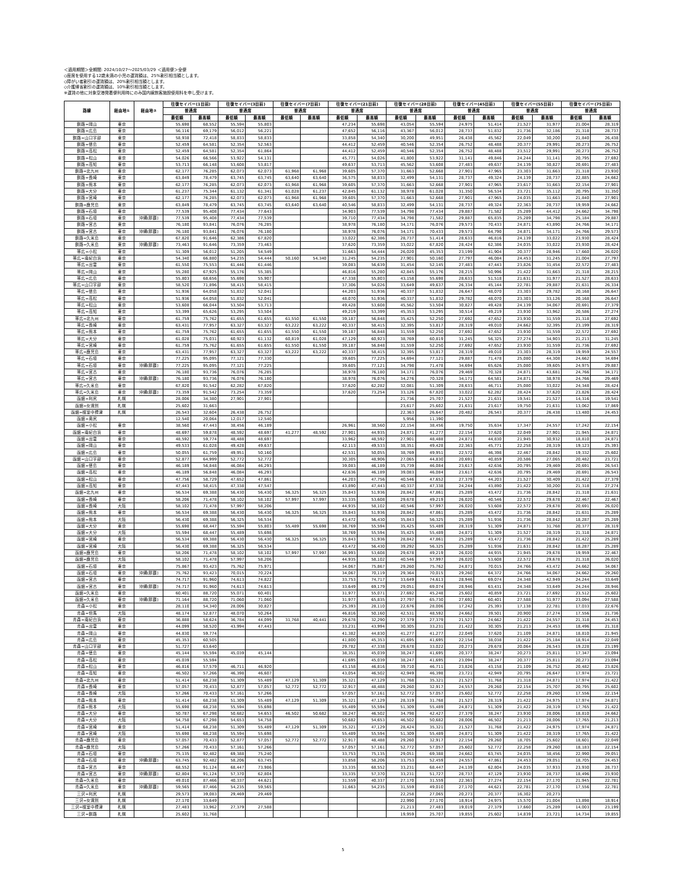＜適用期間＞全期間: 2024/10/27～2025/03/29 ＜適用便＞全便
◇座席を使用する12歳未満の小児の運賃額は、25%割引相当額とします。
◇障がい者割引の運賃額は、20%割引相当額とします。
◇介護帰省割引の運賃額は、10%割引相当額とします。
※運賃の他に対象空港発着便利用時にのみ国内線旅客施設使用料を申し受けます。
| 路線 | 経由地① | 経由地② | 往復セイバー(1日前) | | 往復セイバー(3日前) | | 往復セイバー(7日前) | | 往復セイバー(21日前) | | 往復セイバー(28日前) | | 往復セイバー(45日前) | | 往復セイバー(55日前) | | 往復セイバー(75日前) | |
| --- | --- | --- | --- | --- | --- | --- | --- | --- | --- | --- | --- | --- | --- | --- | --- | --- | --- | --- |
| | | | 普通席 | | 普通席 | | 普通席 | | 普通席 | | 普通席 | | 普通席 | | 普通席 | | 普通席 | |
| | | | 最低額 | 最高額 | 最低額 | 最高額 | 最低額 | 最高額 | 最低額 | 最高額 | 最低額 | 最高額 | 最低額 | 最高額 | 最低額 | 最高額 | 最低額 | 最高額 |
| 釧路=岡山 | 東京 | | 55,698 | 68,552 | 55,594 | 55,803 | | | 47,234 | 55,698 | 43,054 | 55,594 | 24,975 | 51,414 | 21,527 | 31,977 | 21,004 | 28,319 |
| 釧路=広島 | 東京 | | 56,116 | 69,179 | 56,012 | 56,221 | | | 47,652 | 56,116 | 43,367 | 56,012 | 28,737 | 51,832 | 21,736 | 32,186 | 21,318 | 28,737 |
| 釧路=山口宇部 | 東京 | | 58,938 | 72,418 | 58,833 | 58,833 | | | 33,858 | 54,340 | 30,200 | 49,951 | 26,438 | 45,562 | 22,049 | 30,200 | 21,840 | 26,438 |
| 釧路=徳島 | 東京 | | 52,459 | 64,581 | 52,354 | 52,563 | | | 44,412 | 52,459 | 40,546 | 52,354 | 26,752 | 48,488 | 20,377 | 29,991 | 20,273 | 26,752 |
| 釧路=高松 | 東京 | | 52,459 | 64,581 | 52,354 | 61,864 | | | 44,412 | 52,459 | 40,546 | 52,354 | 26,752 | 48,488 | 23,512 | 29,991 | 20,273 | 26,752 |
| 釧路=松山 | 東京 | | 54,026 | 66,566 | 53,922 | 54,131 | | | 45,771 | 54,026 | 41,800 | 53,922 | 31,141 | 49,846 | 24,244 | 31,141 | 20,795 | 27,692 |
| 釧路=高知 | 東京 | | 53,713 | 66,148 | 53,608 | 53,817 | | | 49,637 | 53,713 | 45,562 | 53,608 | 27,483 | 49,637 | 24,139 | 30,827 | 20,691 | 27,483 |
| 釧路=北九州 | 東京 | | 62,177 | 76,285 | 62,073 | 62,073 | 61,968 | 61,968 | 39,605 | 57,370 | 31,663 | 52,668 | 27,901 | 47,965 | 23,303 | 31,663 | 21,318 | 23,930 |
| 釧路=長崎 | 東京 | | 63,849 | 78,479 | 63,745 | 63,745 | 63,640 | 63,640 | 36,575 | 58,833 | 32,499 | 54,131 | 28,737 | 49,324 | 24,139 | 28,737 | 22,885 | 24,662 |
| 釧路=熊本 | 東京 | | 62,177 | 76,285 | 62,073 | 62,073 | 61,968 | 61,968 | 39,605 | 57,370 | 31,663 | 52,668 | 27,901 | 47,965 | 23,617 | 31,663 | 22,154 | 27,901 |
| 釧路=大分 | 東京 | | 61,237 | 75,344 | 61,132 | 61,341 | 61,028 | 61,237 | 42,845 | 61,132 | 38,978 | 61,028 | 31,350 | 56,534 | 23,721 | 35,112 | 20,795 | 31,350 |
| 釧路=宮崎 | 東京 | | 62,177 | 76,285 | 62,073 | 62,073 | 61,968 | 61,968 | 39,605 | 57,370 | 31,663 | 52,668 | 27,901 | 47,965 | 24,035 | 31,663 | 21,840 | 27,901 |
| 釧路=鹿児島 | 東京 | | 63,849 | 78,479 | 63,745 | 63,745 | 63,640 | 63,640 | 40,546 | 58,833 | 32,499 | 54,131 | 28,737 | 49,324 | 22,363 | 28,737 | 19,959 | 24,662 |
| 釧路=石垣 | 東京 | | 77,539 | 95,408 | 77,434 | 77,643 | | | 34,903 | 77,539 | 34,798 | 77,434 | 29,887 | 71,582 | 25,289 | 44,412 | 24,662 | 34,798 |
| 釧路=石垣 | 東京 | 沖縄(那覇) | 77,539 | 95,408 | 77,434 | 77,539 | | | 39,710 | 77,434 | 34,798 | 71,582 | 29,887 | 65,835 | 25,289 | 34,798 | 25,184 | 29,887 |
| 釧路=宮古 | 東京 | | 76,180 | 93,841 | 76,076 | 76,285 | | | 38,978 | 76,180 | 34,171 | 76,076 | 29,573 | 70,433 | 24,871 | 43,890 | 24,766 | 34,171 |
| 釧路=宮古 | 東京 | 沖縄(那覇) | 76,180 | 93,841 | 76,076 | 76,180 | | | 38,978 | 76,076 | 34,171 | 70,433 | 29,573 | 64,790 | 24,871 | 34,171 | 24,766 | 29,573 |
| 釧路=久米島 | 東京 | | 67,820 | 91,646 | 62,386 | 67,820 | | | 33,022 | 62,386 | 28,737 | 51,414 | 28,633 | 46,816 | 24,139 | 33,022 | 23,930 | 28,424 |
| 釧路=久米島 | 東京 | 沖縄(那覇) | 73,463 | 91,646 | 73,359 | 73,463 | | | 37,620 | 73,359 | 33,022 | 67,820 | 28,424 | 62,386 | 24,035 | 33,022 | 23,930 | 28,424 |
| 帯広=小松 | 東京 | | 51,309 | 56,012 | 51,205 | 54,549 | | | 31,663 | 54,444 | 26,020 | 45,353 | 23,199 | 41,904 | 20,377 | 28,946 | 17,660 | 26,020 |
| 帯広=南紀白浜 | 東京 | | 54,340 | 66,880 | 54,235 | 54,444 | 50,160 | 54,340 | 31,245 | 54,235 | 27,901 | 50,160 | 27,797 | 46,084 | 24,453 | 31,245 | 21,004 | 27,797 |
| 帯広=出雲 | 東京 | | 61,550 | 75,553 | 61,446 | 61,446 | | | 39,083 | 56,639 | 31,454 | 52,145 | 27,483 | 47,443 | 23,826 | 31,454 | 22,572 | 27,483 |
| 帯広=岡山 | 東京 | | 55,280 | 67,925 | 55,176 | 55,385 | | | 46,816 | 55,280 | 42,845 | 55,176 | 28,215 | 50,996 | 21,422 | 31,663 | 21,318 | 28,215 |
| 帯広=広島 | 東京 | | 55,803 | 68,656 | 55,698 | 55,907 | | | 47,338 | 55,803 | 43,158 | 55,698 | 28,633 | 51,518 | 21,631 | 31,977 | 21,527 | 28,633 |
| 帯広=山口宇部 | 東京 | | 58,520 | 71,896 | 58,415 | 58,415 | | | 37,306 | 54,026 | 33,649 | 49,637 | 26,334 | 45,144 | 22,781 | 29,887 | 21,631 | 26,334 |
| 帯広=徳島 | 東京 | | 51,936 | 64,058 | 51,832 | 52,041 | | | 44,203 | 51,936 | 40,337 | 51,832 | 26,647 | 48,070 | 23,303 | 29,782 | 20,168 | 26,647 |
| 帯広=高松 | 東京 | | 51,936 | 64,058 | 51,832 | 52,041 | | | 48,070 | 51,936 | 40,337 | 51,832 | 29,782 | 48,070 | 23,303 | 33,126 | 20,168 | 26,647 |
| 帯広=松山 | 東京 | | 53,608 | 66,044 | 53,504 | 53,713 | | | 49,428 | 53,608 | 45,562 | 53,504 | 30,827 | 49,428 | 24,139 | 34,067 | 20,691 | 27,379 |
| 帯広=高知 | 東京 | | 53,399 | 65,626 | 53,295 | 53,504 | | | 49,219 | 53,399 | 45,353 | 53,295 | 30,514 | 49,219 | 23,930 | 33,962 | 20,586 | 27,274 |
| 帯広=北九州 | 東京 | | 61,759 | 75,762 | 61,655 | 61,655 | 61,550 | 61,550 | 39,187 | 56,848 | 35,425 | 52,250 | 27,692 | 47,652 | 23,930 | 31,559 | 21,318 | 27,692 |
| 帯広=長崎 | 東京 | | 63,431 | 77,957 | 63,327 | 63,327 | 63,222 | 63,222 | 40,337 | 58,415 | 32,395 | 53,817 | 28,319 | 49,010 | 24,662 | 32,395 | 23,199 | 28,319 |
| 帯広=熊本 | 東京 | | 61,759 | 75,762 | 61,655 | 61,655 | 61,550 | 61,550 | 39,187 | 56,848 | 31,559 | 52,250 | 27,692 | 47,652 | 23,930 | 31,559 | 22,572 | 27,692 |
| 帯広=大分 | 東京 | | 61,028 | 75,031 | 60,923 | 61,132 | 60,819 | 61,028 | 47,129 | 60,923 | 38,769 | 60,819 | 31,245 | 56,325 | 27,274 | 34,903 | 21,213 | 31,245 |
| 帯広=宮崎 | 東京 | | 61,759 | 75,762 | 61,655 | 61,655 | 61,550 | 61,550 | 39,187 | 56,848 | 31,559 | 52,250 | 27,692 | 47,652 | 23,930 | 31,559 | 21,736 | 27,692 |
| 帯広=鹿児島 | 東京 | | 63,431 | 77,957 | 63,327 | 63,327 | 63,222 | 63,222 | 40,337 | 58,415 | 32,395 | 53,817 | 28,319 | 49,010 | 23,303 | 28,319 | 19,959 | 24,557 |
| 帯広=石垣 | 東京 | | 77,225 | 95,095 | 77,121 | 77,330 | | | 39,605 | 77,225 | 34,694 | 77,121 | 29,887 | 71,478 | 25,080 | 44,308 | 24,662 | 34,694 |
| 帯広=石垣 | 東京 | 沖縄(那覇) | 77,225 | 95,095 | 77,121 | 77,225 | | | 39,605 | 77,121 | 34,798 | 71,478 | 34,694 | 65,626 | 25,080 | 39,605 | 24,975 | 29,887 |
| 帯広=宮古 | 東京 | | 76,180 | 93,736 | 76,076 | 76,285 | | | 38,978 | 76,180 | 34,171 | 76,076 | 29,469 | 70,328 | 24,871 | 43,681 | 24,766 | 34,171 |
| 帯広=宮古 | 東京 | 沖縄(那覇) | 76,180 | 93,736 | 76,076 | 76,180 | | | 38,978 | 76,076 | 34,276 | 70,328 | 34,171 | 64,581 | 24,871 | 38,978 | 24,766 | 29,469 |
| 帯広=久米島 | 東京 | | 67,820 | 91,542 | 62,282 | 67,820 | | | 37,620 | 62,282 | 32,081 | 51,309 | 28,633 | 46,711 | 25,080 | 33,022 | 24,348 | 28,424 |
| 帯広=久米島 | 東京 | 沖縄(那覇) | 73,359 | 91,542 | 73,254 | 73,359 | | | 37,620 | 73,254 | 33,126 | 67,820 | 33,022 | 62,282 | 28,424 | 37,620 | 23,826 | 28,424 |
| 函館=利尻 | 札幌 | | 28,006 | 34,380 | 27,901 | 27,901 | | | | | 21,736 | 25,707 | 21,527 | 21,631 | 19,541 | 21,527 | 14,316 | 19,541 |
| 函館=女満別 | 札幌 | | 25,602 | 31,663 | | | | | | | 23,617 | 25,602 | 21,631 | 23,617 | 19,750 | 21,631 | 13,062 | 17,869 |
| 函館=根室中標津 | 札幌 | | 26,543 | 32,604 | 26,438 | 26,752 | | | | | 22,363 | 26,647 | 20,482 | 26,543 | 20,377 | 26,438 | 13,480 | 24,453 |
| 函館=奥尻 | | | 12,540 | 20,064 | 12,017 | 12,540 | | | | | 5,956 | 11,390 | | | | | | |
| 函館=小松 | 東京 | | 38,560 | 47,443 | 38,456 | 46,189 | | | 26,961 | 38,560 | 22,154 | 38,456 | 19,750 | 35,634 | 17,347 | 24,557 | 17,242 | 22,154 |
| 函館=南紀白浜 | 東京 | | 48,697 | 59,878 | 48,592 | 48,697 | 41,277 | 48,592 | 27,901 | 44,935 | 24,871 | 41,277 | 22,154 | 37,620 | 22,049 | 27,901 | 21,945 | 24,871 |
| 函館=出雲 | 東京 | | 48,592 | 59,774 | 48,488 | 48,697 | | | 33,962 | 48,592 | 27,901 | 48,488 | 24,871 | 44,830 | 21,945 | 30,932 | 18,810 | 24,871 |
| 函館=岡山 | 東京 | | 49,533 | 61,028 | 49,428 | 49,637 | | | 42,113 | 49,533 | 38,351 | 49,428 | 22,363 | 45,771 | 22,258 | 28,319 | 19,123 | 25,393 |
| 函館=広島 | 東京 | | 50,055 | 61,759 | 49,951 | 50,160 | | | 42,531 | 50,055 | 38,769 | 49,951 | 22,572 | 46,398 | 22,467 | 28,842 | 19,332 | 25,602 |
| 函館=山口宇部 | 東京 | | 52,877 | 64,999 | 52,772 | 52,772 | | | 30,305 | 48,906 | 27,065 | 44,830 | 20,691 | 40,859 | 20,586 | 27,065 | 20,482 | 23,721 |
| 函館=徳島 | 東京 | | 46,189 | 56,848 | 46,084 | 46,293 | | | 39,083 | 46,189 | 35,739 | 46,084 | 23,617 | 42,636 | 20,795 | 29,469 | 20,691 | 26,543 |
| 函館=高松 | 東京 | | 46,189 | 56,848 | 46,084 | 46,293 | | | 42,636 | 46,189 | 39,083 | 46,084 | 23,617 | 42,636 | 20,795 | 29,469 | 20,691 | 26,543 |
| 函館=松山 | 東京 | | 47,756 | 58,729 | 47,652 | 47,861 | | | 44,203 | 47,756 | 40,546 | 47,652 | 27,379 | 44,203 | 21,527 | 30,409 | 21,422 | 27,379 |
| 函館=高知 | 東京 | | 47,443 | 58,415 | 47,338 | 47,547 | | | 43,890 | 47,443 | 40,337 | 47,338 | 24,244 | 43,890 | 21,422 | 30,200 | 21,318 | 27,274 |
| 函館=北九州 | 東京 | | 56,534 | 69,388 | 56,430 | 56,430 | 56,325 | 56,325 | 35,843 | 51,936 | 28,842 | 47,861 | 25,289 | 43,472 | 21,736 | 28,842 | 21,318 | 21,631 |
| 函館=長崎 | 東京 | | 58,206 | 71,478 | 58,102 | 58,102 | 57,997 | 57,997 | 33,335 | 53,608 | 29,678 | 49,219 | 26,020 | 40,546 | 22,572 | 29,678 | 22,467 | 22,467 |
| 函館=長崎 | 大阪 | | 58,102 | 71,478 | 57,997 | 58,206 | | | 44,935 | 58,102 | 40,546 | 57,997 | 26,020 | 53,608 | 22,572 | 29,678 | 20,691 | 26,020 |
| 函館=熊本 | 東京 | | 56,534 | 69,388 | 56,430 | 56,430 | 56,325 | 56,325 | 35,843 | 51,936 | 28,842 | 47,861 | 25,289 | 43,472 | 21,736 | 28,842 | 21,631 | 25,289 |
| 函館=熊本 | 大阪 | | 56,430 | 69,388 | 56,325 | 56,534 | | | 43,472 | 56,430 | 35,843 | 56,325 | 25,289 | 51,936 | 21,736 | 28,842 | 18,287 | 25,289 |
| 函館=大分 | 東京 | | 55,698 | 68,447 | 55,594 | 55,803 | 55,489 | 55,698 | 38,769 | 55,594 | 35,425 | 55,489 | 28,319 | 51,309 | 24,871 | 31,768 | 20,377 | 28,319 |
| 函館=大分 | 大阪 | | 55,594 | 68,447 | 55,489 | 55,698 | | | 38,769 | 55,594 | 35,425 | 55,489 | 24,871 | 51,309 | 21,527 | 28,319 | 21,318 | 24,871 |
| 函館=宮崎 | 東京 | | 56,534 | 69,388 | 56,430 | 56,430 | 56,325 | 56,325 | 35,843 | 51,936 | 28,842 | 47,861 | 25,289 | 43,472 | 21,736 | 28,842 | 21,422 | 25,289 |
| 函館=宮崎 | 大阪 | | 56,430 | 69,388 | 56,325 | 56,534 | | | 43,472 | 56,430 | 39,292 | 56,325 | 25,289 | 51,936 | 21,631 | 28,842 | 18,287 | 25,289 |
| 函館=鹿児島 | 東京 | | 58,206 | 71,478 | 58,102 | 58,102 | 57,997 | 57,997 | 36,993 | 53,608 | 29,678 | 49,219 | 26,020 | 44,935 | 21,945 | 29,678 | 19,959 | 22,467 |
| 函館=鹿児島 | 大阪 | | 58,102 | 71,478 | 57,997 | 58,206 | | | 44,935 | 58,102 | 40,546 | 57,997 | 26,020 | 53,608 | 22,572 | 29,678 | 21,318 | 26,020 |
| 函館=石垣 | 東京 | | 75,867 | 93,423 | 75,762 | 75,971 | | | 34,067 | 75,867 | 29,260 | 75,762 | 24,871 | 70,015 | 24,766 | 43,472 | 24,662 | 34,067 |
| 函館=石垣 | 東京 | 沖縄(那覇) | 75,762 | 93,423 | 70,015 | 70,224 | | | 34,067 | 70,119 | 29,364 | 70,015 | 29,260 | 64,372 | 24,766 | 34,067 | 24,662 | 29,260 |
| 函館=宮古 | 東京 | | 74,717 | 91,960 | 74,613 | 74,822 | | | 33,753 | 74,717 | 33,649 | 74,613 | 28,946 | 69,074 | 24,348 | 42,949 | 24,244 | 33,649 |
| 函館=宮古 | 東京 | 沖縄(那覇) | 74,717 | 91,960 | 74,613 | 74,613 | | | 33,649 | 69,179 | 29,051 | 69,074 | 28,946 | 63,431 | 24,348 | 33,649 | 24,244 | 28,946 |
| 函館=久米島 | 東京 | | 60,401 | 88,720 | 55,071 | 60,401 | | | 31,977 | 55,071 | 27,692 | 45,248 | 25,602 | 40,859 | 23,721 | 27,692 | 23,512 | 25,602 |
| 函館=久米島 | 東京 | 沖縄(那覇) | 71,164 | 88,720 | 71,060 | 71,060 | | | 31,977 | 65,835 | 27,797 | 65,730 | 27,692 | 60,401 | 27,588 | 31,977 | 23,094 | 27,588 |
| 青森=小松 | 東京 | | 28,110 | 54,340 | 28,006 | 30,827 | | | 25,393 | 28,110 | 22,676 | 28,006 | 17,242 | 25,393 | 17,138 | 22,781 | 17,033 | 22,676 |
| 青森=但馬 | 大阪 | | 48,174 | 52,877 | 48,070 | 50,264 | | | 46,816 | 50,160 | 42,531 | 48,592 | 24,662 | 39,501 | 20,900 | 27,274 | 17,556 | 21,736 |
| 青森=南紀白浜 | 東京 | | 36,888 | 58,624 | 36,784 | 44,099 | 31,768 | 40,441 | 29,678 | 32,290 | 27,379 | 27,379 | 21,527 | 24,662 | 21,422 | 24,557 | 21,318 | 24,453 |
| 青森=出雲 | 東京 | | 44,099 | 58,520 | 43,994 | 47,443 | | | 33,231 | 43,994 | 30,305 | 33,231 | 21,422 | 30,305 | 21,213 | 24,453 | 18,496 | 21,318 |
| 青森=岡山 | 東京 | | 44,830 | 59,774 | | | | | 41,382 | 44,830 | 41,277 | 41,277 | 22,049 | 37,620 | 21,109 | 24,871 | 18,810 | 21,945 |
| 青森=広島 | 東京 | | 45,353 | 60,505 | | | | | 41,800 | 45,353 | 41,695 | 41,695 | 22,154 | 38,038 | 21,422 | 25,184 | 18,914 | 22,049 |
| 青森=山口宇部 | 東京 | | 51,727 | 63,640 | | | | | 29,782 | 47,338 | 29,678 | 33,022 | 20,273 | 29,678 | 20,064 | 26,543 | 19,228 | 23,199 |
| 青森=徳島 | 東京 | | 45,144 | 55,594 | 45,039 | 45,144 | | | 38,351 | 45,039 | 38,247 | 41,695 | 20,377 | 38,247 | 20,273 | 25,811 | 17,347 | 23,094 |
| 青森=高松 | 東京 | | 45,039 | 55,594 | | | | | 41,695 | 45,039 | 38,247 | 41,695 | 23,094 | 38,247 | 20,377 | 25,811 | 20,273 | 23,094 |
| 青森=松山 | 東京 | | 46,816 | 57,579 | 46,711 | 46,920 | | | 43,158 | 46,816 | 39,710 | 46,711 | 23,826 | 43,158 | 21,109 | 26,752 | 20,482 | 23,826 |
| 青森=高知 | 東京 | | 46,502 | 57,266 | 46,398 | 46,607 | | | 43,054 | 46,502 | 42,949 | 46,398 | 23,721 | 42,949 | 20,795 | 26,647 | 17,974 | 23,721 |
| 青森=北九州 | 東京 | | 51,414 | 68,238 | 51,309 | 55,489 | 47,129 | 51,309 | 35,321 | 47,129 | 31,768 | 35,321 | 21,527 | 31,768 | 21,318 | 24,871 | 17,974 | 21,422 |
| 青森=長崎 | 東京 | | 57,057 | 70,433 | 52,877 | 57,057 | 52,772 | 52,772 | 32,917 | 48,488 | 29,260 | 32,917 | 24,557 | 29,260 | 22,154 | 25,707 | 20,795 | 25,602 |
| 青森=長崎 | 大阪 | | 57,266 | 70,433 | 57,161 | 57,266 | | | 57,057 | 57,161 | 52,772 | 57,057 | 25,602 | 52,772 | 22,258 | 29,260 | 17,556 | 22,154 |
| 青森=熊本 | 東京 | | 51,414 | 68,238 | 51,309 | 55,489 | 47,129 | 51,309 | 35,321 | 47,129 | 28,319 | 31,768 | 21,527 | 28,319 | 21,422 | 24,975 | 17,974 | 24,871 |
| 青森=熊本 | 大阪 | | 55,698 | 68,238 | 55,594 | 55,698 | | | 55,489 | 55,594 | 51,309 | 55,489 | 24,871 | 51,309 | 21,422 | 28,319 | 17,765 | 21,422 |
| 青森=大分 | 東京 | | 50,787 | 67,298 | 50,682 | 54,653 | 46,502 | 50,682 | 38,247 | 46,502 | 34,798 | 42,427 | 27,379 | 38,247 | 23,930 | 28,006 | 18,810 | 24,662 |
| 青森=大分 | 大阪 | | 54,758 | 67,298 | 54,653 | 54,758 | | | 50,682 | 54,653 | 46,502 | 50,682 | 28,006 | 46,502 | 21,213 | 28,006 | 17,765 | 21,213 |
| 青森=宮崎 | 東京 | | 51,414 | 68,238 | 51,309 | 55,489 | 47,129 | 51,309 | 35,321 | 47,129 | 28,424 | 35,321 | 21,527 | 31,768 | 21,422 | 24,975 | 17,974 | 24,871 |
| 青森=宮崎 | 大阪 | | 55,698 | 68,238 | 55,594 | 55,698 | | | 55,489 | 55,594 | 51,309 | 55,489 | 24,871 | 51,309 | 21,422 | 28,319 | 17,765 | 21,422 |
| 青森=鹿児島 | 東京 | | 57,057 | 70,433 | 52,877 | 57,057 | 52,772 | 52,772 | 32,917 | 48,488 | 29,260 | 32,917 | 22,154 | 29,260 | 18,705 | 25,602 | 18,601 | 22,049 |
| 青森=鹿児島 | 大阪 | | 57,266 | 70,433 | 57,161 | 57,266 | | | 57,057 | 57,161 | 52,772 | 57,057 | 25,602 | 52,772 | 22,258 | 29,260 | 18,183 | 22,154 |
| 青森=石垣 | 東京 | | 75,135 | 92,482 | 69,388 | 75,240 | | | 33,753 | 75,135 | 29,051 | 69,388 | 24,662 | 63,745 | 24,035 | 38,456 | 22,990 | 29,051 |
| 青森=石垣 | 東京 | 沖縄(那覇) | 63,745 | 92,482 | 58,206 | 63,745 | | | 33,858 | 58,206 | 33,753 | 52,459 | 24,557 | 47,861 | 24,453 | 29,051 | 18,705 | 24,453 |
| 青森=宮古 | 東京 | | 68,552 | 91,124 | 68,447 | 73,986 | | | 33,335 | 68,552 | 33,231 | 68,447 | 24,139 | 62,804 | 24,035 | 37,933 | 23,930 | 28,737 |
| 青森=宮古 | 東京 | 沖縄(那覇) | 62,804 | 91,124 | 57,370 | 62,804 | | | 33,335 | 57,370 | 33,231 | 51,727 | 28,737 | 47,129 | 23,930 | 28,737 | 18,496 | 23,930 |
| 青森=久米島 | 東京 | | 49,010 | 87,466 | 40,337 | 44,621 | | | 31,559 | 40,337 | 27,170 | 31,559 | 22,363 | 27,274 | 22,154 | 27,170 | 21,945 | 22,781 |
| 青森=久米島 | 東京 | 沖縄(那覇) | 59,565 | 87,466 | 54,235 | 59,565 | | | 31,663 | 54,235 | 31,559 | 49,010 | 27,170 | 44,621 | 22,781 | 27,170 | 17,556 | 22,781 |
| 三沢=利尻 | 札幌 | | 29,573 | 39,083 | 29,469 | 29,469 | | | | | 22,258 | 27,065 | 20,273 | 20,377 | 16,302 | 20,273 | | |
| 三沢=女満別 | 札幌 | | 27,170 | 33,649 | | | | | | | 22,990 | 27,170 | 18,914 | 24,975 | 15,570 | 21,004 | 13,898 | 18,914 |
| 三沢=根室中標津 | 札幌 | | 27,483 | 33,962 | 27,379 | 27,588 | | | | | 21,213 | 27,483 | 19,019 | 27,379 | 17,660 | 25,289 | 14,003 | 23,199 |
| 三沢=釧路 | 札幌 | | 25,602 | 31,768 | | | | | | | 19,959 | 25,707 | 19,855 | 25,602 | 14,839 | 23,721 | 14,734 | 19,855 |
5